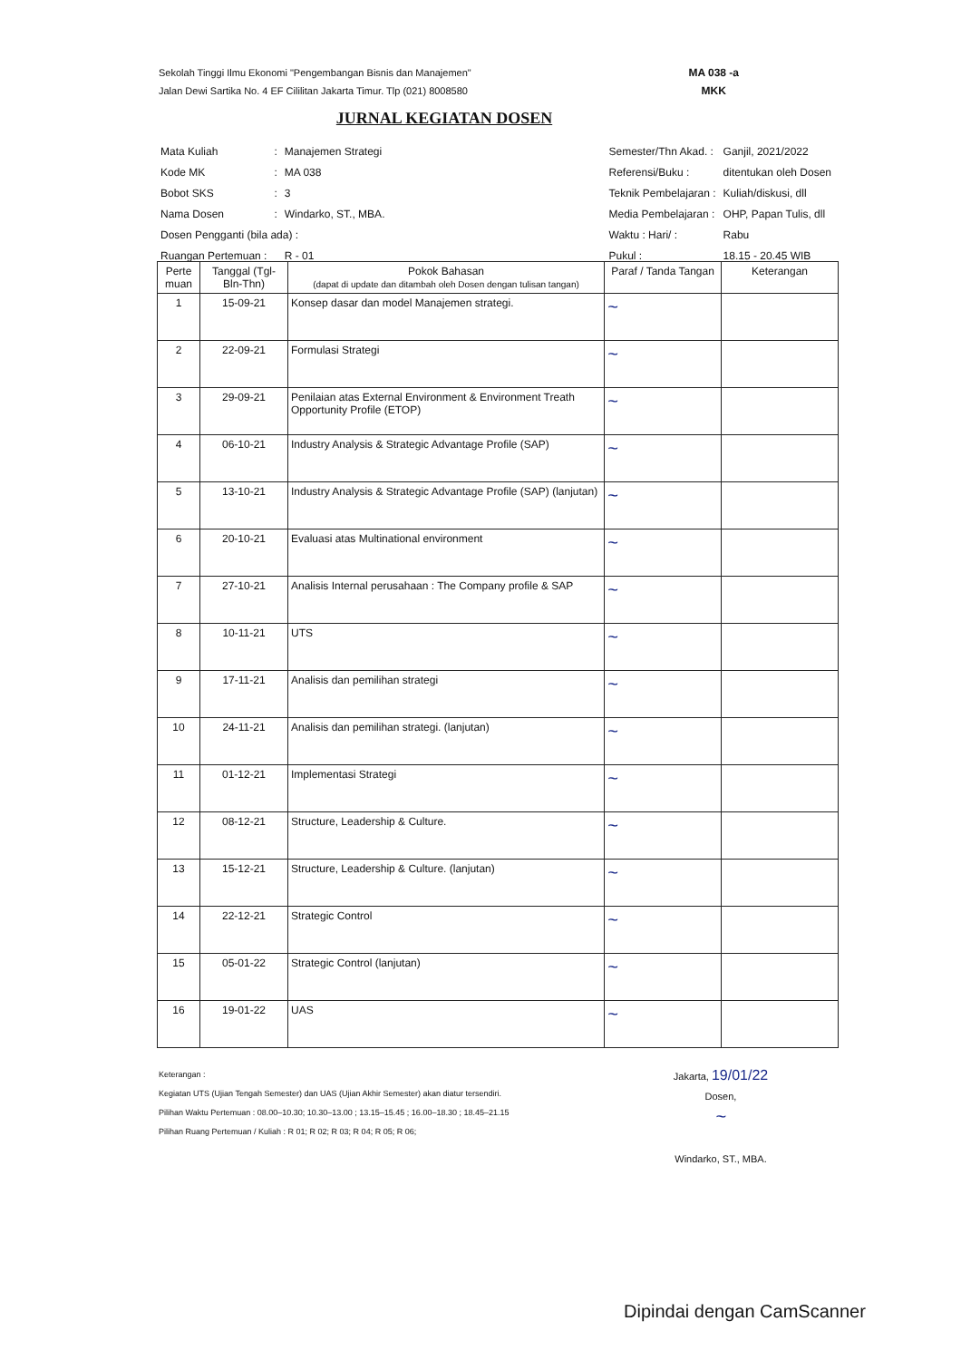Sekolah Tinggi Ilmu Ekonomi "Pengembangan Bisnis dan Manajemen"
Jalan Dewi Sartika No. 4 EF Cililitan Jakarta Timur. Tlp (021) 8008580
MA 038 -a
MKK
JURNAL KEGIATAN DOSEN
| Mata Kuliah | : | Manajemen Strategi |
| Kode MK | : | MA 038 |
| Bobot SKS | : | 3 |
| Nama Dosen | : | Windarko, ST., MBA. |
| Dosen Pengganti (bila ada) : | | |
| Ruangan Pertemuan : | | R - 01 |
| Semester/Thn Akad. : | Ganjil, 2021/2022 |
| Referensi/Buku : | ditentukan oleh Dosen |
| Teknik Pembelajaran : | Kuliah/diskusi, dll |
| Media Pembelajaran : | OHP, Papan Tulis, dll |
| Waktu : Hari/ : | Rabu |
| Pukul : | 18.15 - 20.45 WIB |
| Perte muan | Tanggal (Tgl-Bln-Thn) | Pokok Bahasan (dapat di update dan ditambah oleh Dosen dengan tulisan tangan) | Paraf / Tanda Tangan | Keterangan |
| --- | --- | --- | --- | --- |
| 1 | 15-09-21 | Konsep dasar dan model Manajemen strategi. | ~ | |
| 2 | 22-09-21 | Formulasi Strategi | ~ | |
| 3 | 29-09-21 | Penilaian atas External Environment & Environment Treath Opportunity Profile (ETOP) | ~ | |
| 4 | 06-10-21 | Industry Analysis & Strategic Advantage Profile (SAP) | ~ | |
| 5 | 13-10-21 | Industry Analysis & Strategic Advantage Profile (SAP) (lanjutan) | ~ | |
| 6 | 20-10-21 | Evaluasi atas Multinational environment | ~ | |
| 7 | 27-10-21 | Analisis Internal perusahaan : The Company profile & SAP | ~ | |
| 8 | 10-11-21 | UTS | ~ | |
| 9 | 17-11-21 | Analisis dan pemilihan strategi | ~ | |
| 10 | 24-11-21 | Analisis dan pemilihan strategi. (lanjutan) | ~ | |
| 11 | 01-12-21 | Implementasi Strategi | ~ | |
| 12 | 08-12-21 | Structure, Leadership & Culture. | ~ | |
| 13 | 15-12-21 | Structure, Leadership & Culture. (lanjutan) | ~ | |
| 14 | 22-12-21 | Strategic Control | ~ | |
| 15 | 05-01-22 | Strategic Control (lanjutan) | ~ | |
| 16 | 19-01-22 | UAS | ~ | |
Keterangan :
Kegiatan UTS (Ujian Tengah Semester) dan UAS (Ujian Akhir Semester) akan diatur tersendiri.
Pilihan Waktu Pertemuan : 08.00–10.30; 10.30–13.00 ; 13.15–15.45 ; 16.00–18.30 ; 18.45–21.15
Pilihan Ruang Pertemuan / Kuliah : R 01; R 02; R 03; R 04; R 05; R 06;
Jakarta, 19/01/22
Dosen,
~
Windarko, ST., MBA.
Dipindai dengan CamScanner